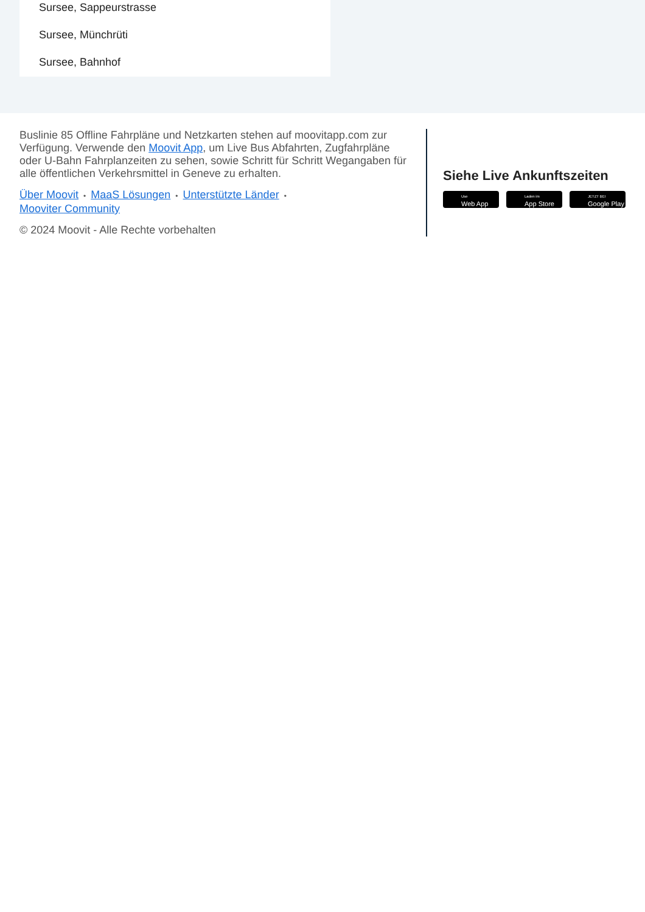Sursee, Sappeurstrasse
Sursee, Münchrüti
Sursee, Bahnhof
Buslinie 85 Offline Fahrpläne und Netzkarten stehen auf moovitapp.com zur Verfügung. Verwende den Moovit App, um Live Bus Abfahrten, Zugfahrpläne oder U-Bahn Fahrplanzeiten zu sehen, sowie Schritt für Schritt Wegangaben für alle öffentlichen Verkehrsmittel in Geneve zu erhalten.
Über Moovit • MaaS Lösungen • Unterstützte Länder •
Mooviter Community
© 2024 Moovit - Alle Rechte vorbehalten
Siehe Live Ankunftszeiten
Use
Web App
Laden im
App Store
JETZT BEI
Google Play